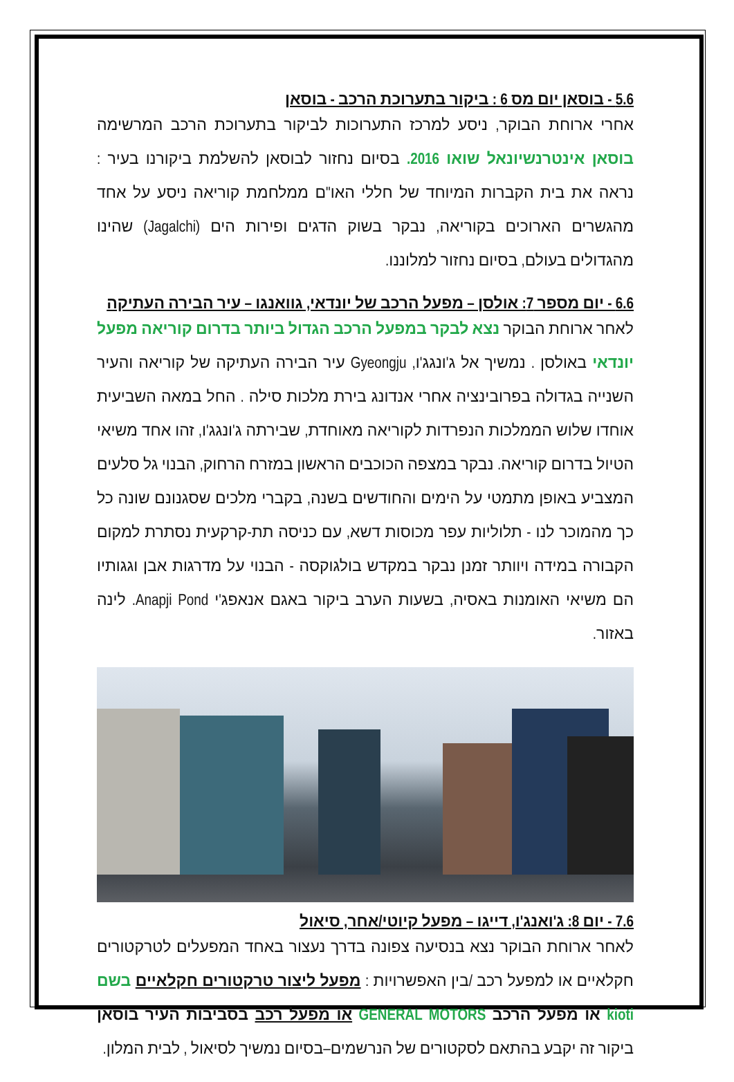5.6 - בוסאן יום מס 6 : ביקור בתערוכת הרכב - בוסאן
אחרי ארוחת הבוקר, ניסע למרכז התערוכות לביקור בתערוכת הרכב המרשימה בוסאן אינטרנשיונאל שואו 2016. בסיום נחזור לבוסאן להשלמת ביקורנו בעיר : נראה את בית הקברות המיוחד של חללי האו"ם ממלחמת קוריאה ניסע על אחד מהגשרים הארוכים בקוריאה, נבקר בשוק הדגים ופירות הים (Jagalchi) שהינו מהגדולים בעולם, בסיום נחזור למלוננו.
6.6 - יום מספר 7: אולסן – מפעל הרכב של יונדאי, גוואנגו – עיר הבירה העתיקה
לאחר ארוחת הבוקר נצא לבקר במפעל הרכב הגדול ביותר בדרום קוריאה מפעל יונדאי באולסן . נמשיך אל ג'ונגג'ו, Gyeongju עיר הבירה העתיקה של קוריאה והעיר השנייה בגדולה בפרובינציה אחרי אנדונג בירת מלכות סילה . החל במאה השביעית אוחדו שלוש הממלכות הנפרדות לקוריאה מאוחדת, שבירתה ג'ונגג'ו, זהו אחד משיאי הטיול בדרום קוריאה. נבקר במצפה הכוכבים הראשון במזרח הרחוק, הבנוי גל סלעים המצביע באופן מתמטי על הימים והחודשים בשנה, בקברי מלכים שסגנונם שונה כל כך מהמוכר לנו - תלוליות עפר מכוסות דשא, עם כניסה תת-קרקעית נסתרת למקום הקבורה במידה ויוותר זמנן נבקר במקדש בולגוקסה - הבנוי על מדרגות אבן וגגותיו הם משיאי האומנות באסיה, בשעות הערב ביקור באגם אנאפג'י Anapji Pond. לינה באזור.
7.6 - יום 8: ג'ואנג'ו, דייגו – מפעל קיוטי/אחר, סיאול
לאחר ארוחת הבוקר נצא בנסיעה צפונה בדרך נעצור באחד המפעלים לטרקטורים חקלאיים או למפעל רכב /בין האפשרויות : מפעל ליצור טרקטורים חקלאיים בשם kioti או מפעל הרכב GENERAL MOTORS או מפעל רכב בסביבות העיר בוסאן ביקור זה יקבע בהתאם לסקטורים של הנרשמים–בסיום נמשיך לסיאול , לבית המלון.